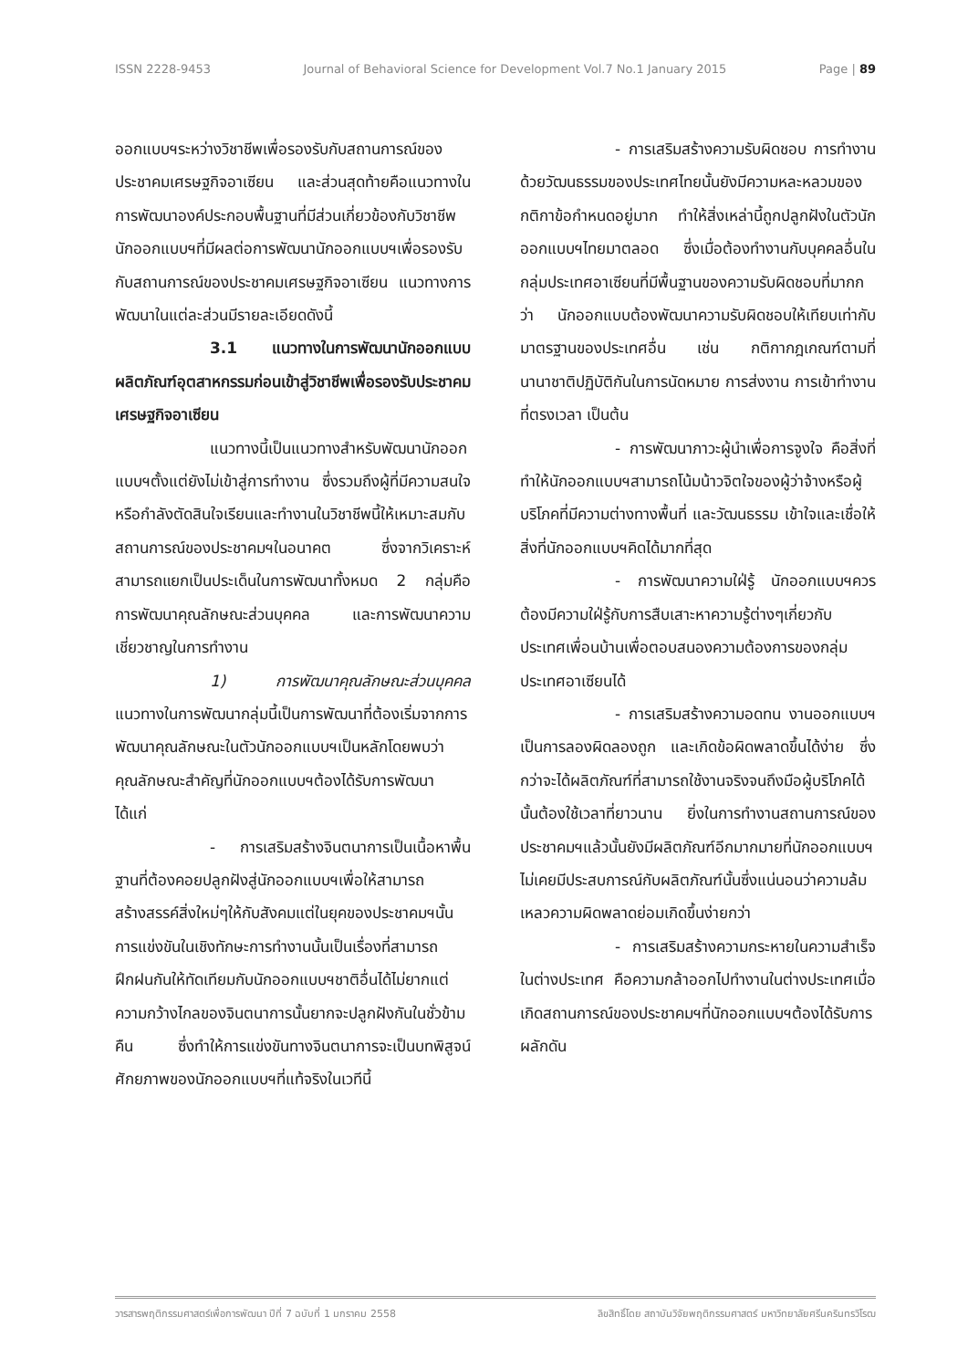ISSN 2228-9453 Journal of Behavioral Science for Development Vol.7 No.1 January 2015 Page | 89
ออกแบบฯระหว่างวิชาชีพเพื่อรองรับกับสถานการณ์ของประชาคมเศรษฐกิจอาเซียน และส่วนสุดท้ายคือแนวทางในการพัฒนาองค์ประกอบพื้นฐานที่มีส่วนเกี่ยวข้องกับวิชาชีพนักออกแบบฯที่มีผลต่อการพัฒนานักออกแบบฯเพื่อรองรับกับสถานการณ์ของประชาคมเศรษฐกิจอาเซียน แนวทางการพัฒนาในแต่ละส่วนมีรายละเอียดดังนี้
3.1 แนวทางในการพัฒนานักออกแบบผลิตภัณฑ์อุตสาหกรรมก่อนเข้าสู่วิชาชีพเพื่อรองรับประชาคมเศรษฐกิจอาเซียน
แนวทางนี้เป็นแนวทางสำหรับพัฒนานักออกแบบฯตั้งแต่ยังไม่เข้าสู่การทำงาน ซึ่งรวมถึงผู้ที่มีความสนใจหรือกำลังตัดสินใจเรียนและทำงานในวิชาชีพนี้ให้เหมาะสมกับสถานการณ์ของประชาคมฯในอนาคต ซึ่งจากวิเคราะห์สามารถแยกเป็นประเด็นในการพัฒนาทั้งหมด 2 กลุ่มคือ การพัฒนาคุณลักษณะส่วนบุคคล และการพัฒนาความเชี่ยวชาญในการทำงาน
1) การพัฒนาคุณลักษณะส่วนบุคคล แนวทางในการพัฒนากลุ่มนี้เป็นการพัฒนาที่ต้องเริ่มจากการพัฒนาคุณลักษณะในตัวนักออกแบบฯเป็นหลักโดยพบว่าคุณลักษณะสำคัญที่นักออกแบบฯต้องได้รับการพัฒนา ได้แก่
- การเสริมสร้างจินตนาการเป็นเนื้อหาพื้นฐานที่ต้องคอยปลูกฝังสู่นักออกแบบฯเพื่อให้สามารถสร้างสรรค์สิ่งใหม่ๆให้กับสังคมแต่ในยุคของประชาคมฯนั้นการแข่งขันในเชิงทักษะการทำงานนั้นเป็นเรื่องที่สามารถฝึกฝนกันให้ทัดเทียมกับนักออกแบบฯชาติอื่นได้ไม่ยากแต่ความกว้างไกลของจินตนาการนั้นยากจะปลูกฝังกันในชั่วข้ามคืน ซึ่งทำให้การแข่งขันทางจินตนาการจะเป็นบทพิสูจน์ศักยภาพของนักออกแบบฯที่แท้จริงในเวทีนี้
- การเสริมสร้างความรับผิดชอบ การทำงานด้วยวัฒนธรรมของประเทศไทยนั้นยังมีความหละหลวมของกติกาข้อกำหนดอยู่มาก ทำให้สิ่งเหล่านี้ถูกปลูกฝังในตัวนักออกแบบฯไทยมาตลอด ซึ่งเมื่อต้องทำงานกับบุคคลอื่นในกลุ่มประเทศอาเซียนที่มีพื้นฐานของความรับผิดชอบที่มากกว่า นักออกแบบต้องพัฒนาความรับผิดชอบให้เทียบเท่ากับมาตรฐานของประเทศอื่น เช่น กติกากฎเกณฑ์ตามที่นานาชาติปฏิบัติกันในการนัดหมาย การส่งงาน การเข้าทำงานที่ตรงเวลา เป็นต้น
- การพัฒนาภาวะผู้นำเพื่อการจูงใจ คือสิ่งที่ทำให้นักออกแบบฯสามารถโน้มน้าวจิตใจของผู้ว่าจ้างหรือผู้บริโภคที่มีความต่างทางพื้นที่ และวัฒนธรรม เข้าใจและเชื่อให้สิ่งที่นักออกแบบฯคิดได้มากที่สุด
- การพัฒนาความใฝ่รู้ นักออกแบบฯควรต้องมีความใฝ่รู้กับการสืบเสาะหาความรู้ต่างๆเกี่ยวกับประเทศเพื่อนบ้านเพื่อตอบสนองความต้องการของกลุ่มประเทศอาเซียนได้
- การเสริมสร้างความอดทน งานออกแบบฯเป็นการลองผิดลองถูก และเกิดข้อผิดพลาดขึ้นได้ง่าย ซึ่งกว่าจะได้ผลิตภัณฑ์ที่สามารถใช้งานจริงจนถึงมือผู้บริโภคได้นั้นต้องใช้เวลาที่ยาวนาน ยิ่งในการทำงานสถานการณ์ของประชาคมฯแล้วนั้นยังมีผลิตภัณฑ์อีกมากมายที่นักออกแบบฯไม่เคยมีประสบการณ์กับผลิตภัณฑ์นั้นซึ่งแน่นอนว่าความล้มเหลวความผิดพลาดย่อมเกิดขึ้นง่ายกว่า
- การเสริมสร้างความกระหายในความสำเร็จในต่างประเทศ คือความกล้าออกไปทำงานในต่างประเทศเมื่อเกิดสถานการณ์ของประชาคมฯที่นักออกแบบฯต้องได้รับการผลักดัน
วารสารพฤติกรรมศาสตร์เพื่อการพัฒนา ปีที่ 7 ฉบับที่ 1 มกราคม 2558 ลิขสิทธิ์โดย สถาบันวิจัยพฤติกรรมศาสตร์ มหาวิทยาลัยศรีนครินทรวิโรฒ